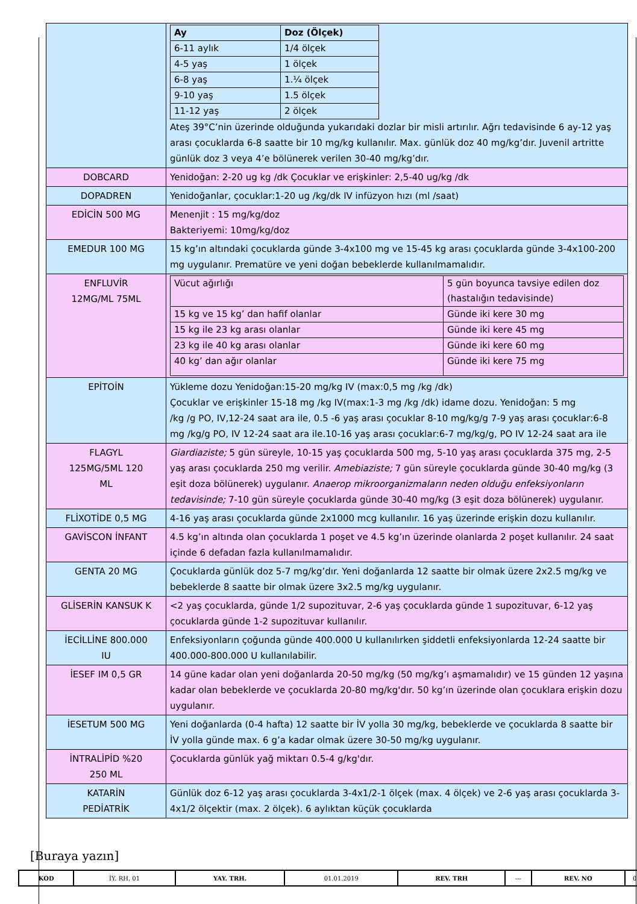| | / Ay / Doz (Ölçek) / / 6-11 aylık / 1/4 ölçek / / 4-5 yaş / 1 ölçek / / 6-8 yaş / 1.¼ ölçek / / 9-10 yaş / 1.5 ölçek / / 11-12 yaş / 2 ölçek / Ateş 39°C’nin üzerinde olduğunda yukarıdaki dozlar bir misli artırılır. Ağrı tedavisinde 6 ay-12 yaş arası çocuklarda 6-8 saatte bir 10 mg/kg kullanılır. Max. günlük doz 40 mg/kg’dır. Juvenil artritte günlük doz 3 veya 4’e bölünerek verilen 30-40 mg/kg’dır. |
| DOBCARD | Yenidoğan: 2-20 ug kg /dk Çocuklar ve erişkinler: 2,5-40 ug/kg /dk |
| DOPADREN | Yenidoğanlar, çocuklar:1-20 ug /kg/dk IV infüzyon hızı (ml /saat) |
| EDİCİN 500 MG | Menenjit : 15 mg/kg/doz Bakteriyemi: 10mg/kg/doz |
| EMEDUR 100 MG | 15 kg’ın altındaki çocuklarda günde 3-4x100 mg ve 15-45 kg arası çocuklarda günde 3-4x100-200 mg uygulanır. Prematüre ve yeni doğan bebeklerde kullanılmamalıdır. |
| ENFLUVİR 12MG/ML 75ML | / Vücut ağırlığı / 5 gün boyunca tavsiye edilen doz (hastalığın tedavisinde) / / 15 kg ve 15 kg’ dan hafif olanlar / Günde iki kere 30 mg / / 15 kg ile 23 kg arası olanlar / Günde iki kere 45 mg / / 23 kg ile 40 kg arası olanlar / Günde iki kere 60 mg / / 40 kg’ dan ağır olanlar / Günde iki kere 75 mg / |
| EPİTOİN | Yükleme dozu Yenidoğan:15-20 mg/kg IV (max:0,5 mg /kg /dk) Çocuklar ve erişkinler 15-18 mg /kg IV(max:1-3 mg /kg /dk) idame dozu. Yenidoğan: 5 mg /kg /g PO, IV,12-24 saat ara ile, 0.5 -6 yaş arası çocuklar 8-10 mg/kg/g 7-9 yaş arası çocuklar:6-8 mg /kg/g PO, IV 12-24 saat ara ile.10-16 yaş arası çocuklar:6-7 mg/kg/g, PO IV 12-24 saat ara ile |
| FLAGYL 125MG/5ML 120 ML | Giardiaziste; 5 gün süreyle, 10-15 yaş çocuklarda 500 mg, 5-10 yaş arası çocuklarda 375 mg, 2-5 yaş arası çocuklarda 250 mg verilir. Amebiaziste; 7 gün süreyle çocuklarda günde 30-40 mg/kg (3 eşit doza bölünerek) uygulanır. Anaerop mikroorganizmaların neden olduğu enfeksiyonların tedavisinde; 7-10 gün süreyle çocuklarda günde 30-40 mg/kg (3 eşit doza bölünerek) uygulanır. |
| FLİXOTİDE 0,5 MG | 4-16 yaş arası çocuklarda günde 2x1000 mcg kullanılır. 16 yaş üzerinde erişkin dozu kullanılır. |
| GAVİSCON İNFANT | 4.5 kg’ın altında olan çocuklarda 1 poşet ve 4.5 kg’ın üzerinde olanlarda 2 poşet kullanılır. 24 saat içinde 6 defadan fazla kullanılmamalıdır. |
| GENTA 20 MG | Çocuklarda günlük doz 5-7 mg/kg’dır. Yeni doğanlarda 12 saatte bir olmak üzere 2x2.5 mg/kg ve bebeklerde 8 saatte bir olmak üzere 3x2.5 mg/kg uygulanır. |
| GLİSERİN KANSUK K | <2 yaş çocuklarda, günde 1/2 supozituvar, 2-6 yaş çocuklarda günde 1 supozituvar, 6-12 yaş çocuklarda günde 1-2 supozituvar kullanılır. |
| İECİLLİNE 800.000 IU | Enfeksiyonların çoğunda günde 400.000 U kullanılırken şiddetli enfeksiyonlarda 12-24 saatte bir 400.000-800.000 U kullanılabilir. |
| İESEF IM 0,5 GR | 14 güne kadar olan yeni doğanlarda 20-50 mg/kg (50 mg/kg’ı aşmamalıdır) ve 15 günden 12 yaşına kadar olan bebeklerde ve çocuklarda 20-80 mg/kg'dır. 50 kg’ın üzerinde olan çocuklara erişkin dozu uygulanır. |
| İESETUM 500 MG | Yeni doğanlarda (0-4 hafta) 12 saatte bir İV yolla 30 mg/kg, bebeklerde ve çocuklarda 8 saatte bir İV yolla günde max. 6 g’a kadar olmak üzere 30-50 mg/kg uygulanır. |
| İNTRALİPİD %20 250 ML | Çocuklarda günlük yağ miktarı 0.5-4 g/kg'dır. |
| KATARİN PEDİATRİK | Günlük doz 6-12 yaş arası çocuklarda 3-4x1/2-1 ölçek (max. 4 ölçek) ve 2-6 yaş arası çocuklarda 3-4x1/2 ölçektir (max. 2 ölçek). 6 aylıktan küçük çocuklarda |
[Buraya yazın]
| KOD | İY. RH. 01 | YAY. TRH. | 01.01.2019 | REV. TRH | --- | REV. NO | 0 |